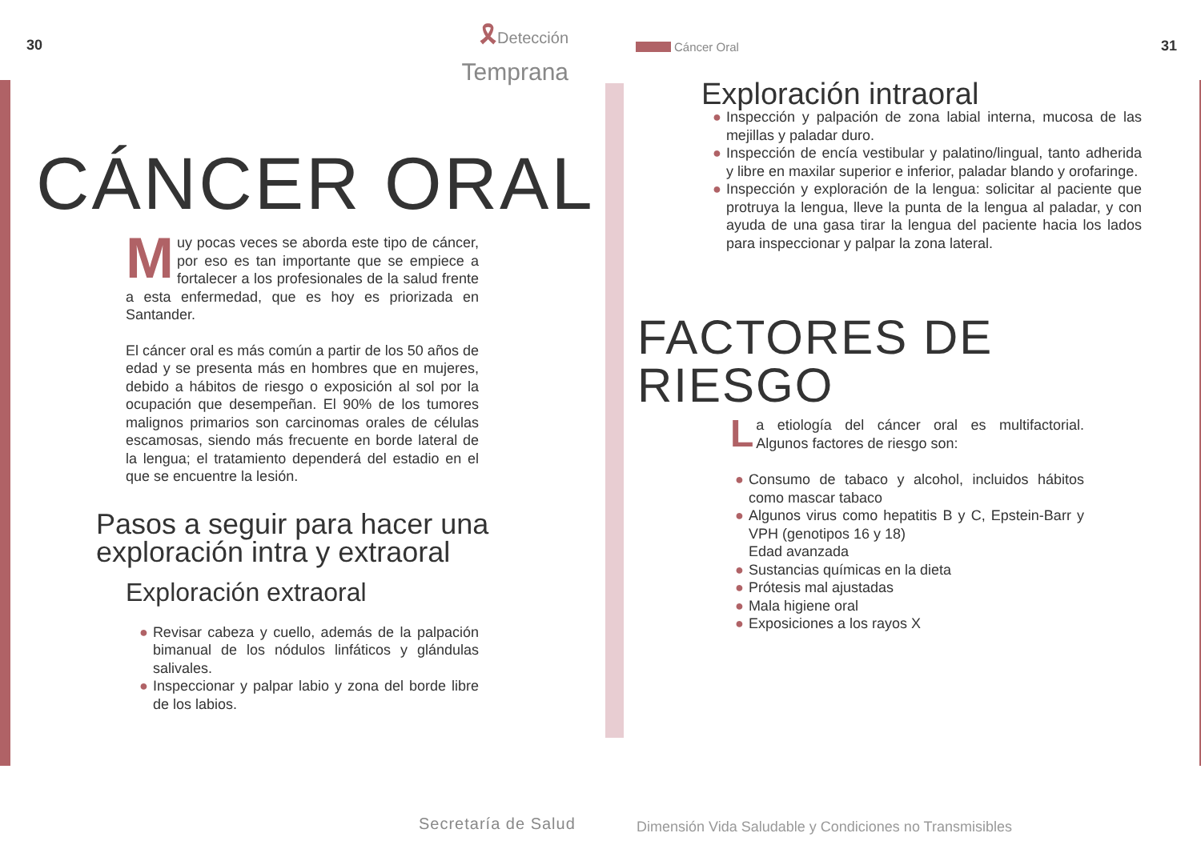30
🎗Detección
Temprana
CÁNCER ORAL
Muy pocas veces se aborda este tipo de cáncer, por eso es tan importante que se empiece a fortalecer a los profesionales de la salud frente a esta enfermedad, que es hoy es priorizada en Santander.
El cáncer oral es más común a partir de los 50 años de edad y se presenta más en hombres que en mujeres, debido a hábitos de riesgo o exposición al sol por la ocupación que desempeñan. El 90% de los tumores malignos primarios son carcinomas orales de células escamosas, siendo más frecuente en borde lateral de la lengua; el tratamiento dependerá del estadio en el que se encuentre la lesión.
Pasos a seguir para hacer una
exploración intra y extraoral
Exploración extraoral
● Revisar cabeza y cuello, además de la palpación bimanual de los nódulos linfáticos y glándulas salivales.
● Inspeccionar y palpar labio y zona del borde libre de los labios.
Secretaría de Salud
Cáncer Oral 31
Exploración intraoral
● Inspección y palpación de zona labial interna, mucosa de las mejillas y paladar duro.
● Inspección de encía vestibular y palatino/lingual, tanto adherida y libre en maxilar superior e inferior, paladar blando y orofaringe.
● Inspección y exploración de la lengua: solicitar al paciente que protruya la lengua, lleve la punta de la lengua al paladar, y con ayuda de una gasa tirar la lengua del paciente hacia los lados para inspeccionar y palpar la zona lateral.
FACTORES DE
RIESGO
La etiología del cáncer oral es multifactorial. Algunos factores de riesgo son:
● Consumo de tabaco y alcohol, incluidos hábitos como mascar tabaco
● Algunos virus como hepatitis B y C, Epstein-Barr y VPH (genotipos 16 y 18)
Edad avanzada
● Sustancias químicas en la dieta
● Prótesis mal ajustadas
● Mala higiene oral
● Exposiciones a los rayos X
Dimensión Vida Saludable y Condiciones no Transmisibles